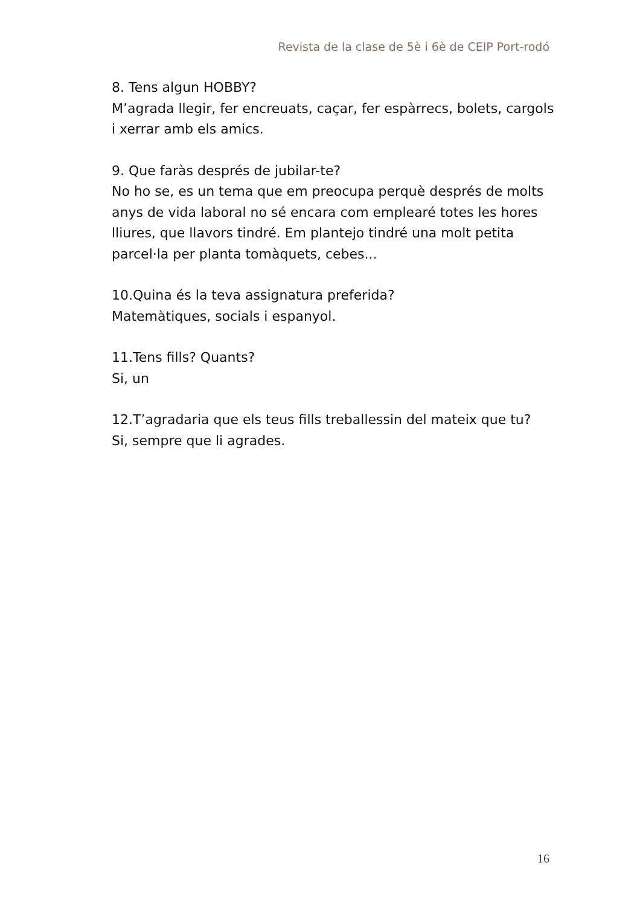Revista de la clase de 5è i 6è de CEIP Port-rodó
8. Tens algun HOBBY?
M’agrada llegir, fer encreuats, caçar, fer espàrrecs, bolets, cargols i xerrar amb els amics.
9. Que faràs després de jubilar-te?
No ho se, es un tema que em preocupa perquè després de molts anys de vida laboral no sé encara com emplearé totes les hores lliures, que llavors tindré. Em plantejo tindré una molt petita parcel·la per planta tomàquets, cebes...
10.Quina és la teva assignatura preferida?
Matemàtiques, socials i espanyol.
11.Tens fills? Quants?
Si, un
12.T’agradaria que els teus fills treballessin del mateix que tu?
Si, sempre que li agrades.
16